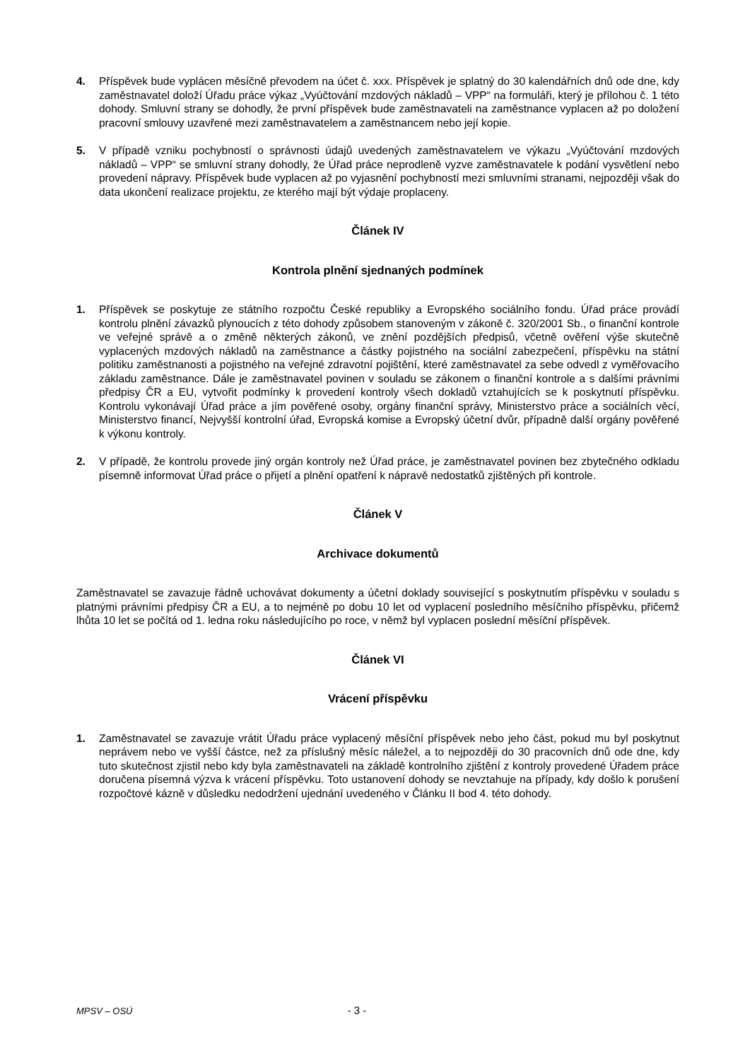4. Příspěvek bude vyplácen měsíčně převodem na účet č. xxx. Příspěvek je splatný do 30 kalendářních dnů ode dne, kdy zaměstnavatel doloží Úřadu práce výkaz „Vyúčtování mzdových nákladů – VPP“ na formuláři, který je přílohou č. 1 této dohody. Smluvní strany se dohodly, že první příspěvek bude zaměstnavateli na zaměstnance vyplacen až po doložení pracovní smlouvy uzavřené mezi zaměstnavatelem a zaměstnancem nebo její kopie.
5. V případě vzniku pochybností o správnosti údajů uvedených zaměstnavatelem ve výkazu „Vyúčtování mzdových nákladů – VPP“ se smluvní strany dohodly, že Úřad práce neprodleně vyzve zaměstnavatele k podání vysvětlení nebo provedení nápravy. Příspěvek bude vyplacen až po vyjasnění pochybností mezi smluvními stranami, nejpozději však do data ukončení realizace projektu, ze kterého mají být výdaje proplaceny.
Článek IV
Kontrola plnění sjednaných podmínek
1. Příspěvek se poskytuje ze státního rozpočtu České republiky a Evropského sociálního fondu. Úřad práce provádí kontrolu plnění závazků plynoucích z této dohody způsobem stanoveným v zákoně č. 320/2001 Sb., o finanční kontrole ve veřejné správě a o změně některých zákonů, ve znění pozdějších předpisů, včetně ověření výše skutečně vyplacených mzdových nákladů na zaměstnance a částky pojistného na sociální zabezpečení, příspěvku na státní politiku zaměstnanosti a pojistného na veřejné zdravotní pojištění, které zaměstnavatel za sebe odvedl z vyměřovacího základu zaměstnance. Dále je zaměstnavatel povinen v souladu se zákonem o finanční kontrole a s dalšími právními předpisy ČR a EU, vytvořit podmínky k provedení kontroly všech dokladů vztahujících se k poskytnutí příspěvku. Kontrolu vykonávají Úřad práce a jím pověřené osoby, orgány finanční správy, Ministerstvo práce a sociálních věcí, Ministerstvo financí, Nejvyšší kontrolní úřad, Evropská komise a Evropský účetní dvůr, případně další orgány pověřené k výkonu kontroly.
2. V případě, že kontrolu provede jiný orgán kontroly než Úřad práce, je zaměstnavatel povinen bez zbytečného odkladu písemně informovat Úřad práce o přijetí a plnění opatření k nápravě nedostatků zjištěných při kontrole.
Článek V
Archivace dokumentů
Zaměstnavatel se zavazuje řádně uchovávat dokumenty a účetní doklady související s poskytnutím příspěvku v souladu s platnými právními předpisy ČR a EU, a to nejméně po dobu 10 let od vyplacení posledního měsíčního příspěvku, přičemž lhůta 10 let se počítá od 1. ledna roku následujícího po roce, v němž byl vyplacen poslední měsíční příspěvek.
Článek VI
Vrácení příspěvku
1. Zaměstnavatel se zavazuje vrátit Úřadu práce vyplacený měsíční příspěvek nebo jeho část, pokud mu byl poskytnut neprávem nebo ve vyšší částce, než za příslušný měsíc náležel, a to nejpozději do 30 pracovních dnů ode dne, kdy tuto skutečnost zjistil nebo kdy byla zaměstnavateli na základě kontrolního zjištění z kontroly provedené Úřadem práce doručena písemná výzva k vrácení příspěvku. Toto ustanovení dohody se nevztahuje na případy, kdy došlo k porušení rozpočtové kázně v důsledku nedodržení ujednání uvedeného v Článku II bod 4. této dohody.
MPSV – OSÚ - 3 -